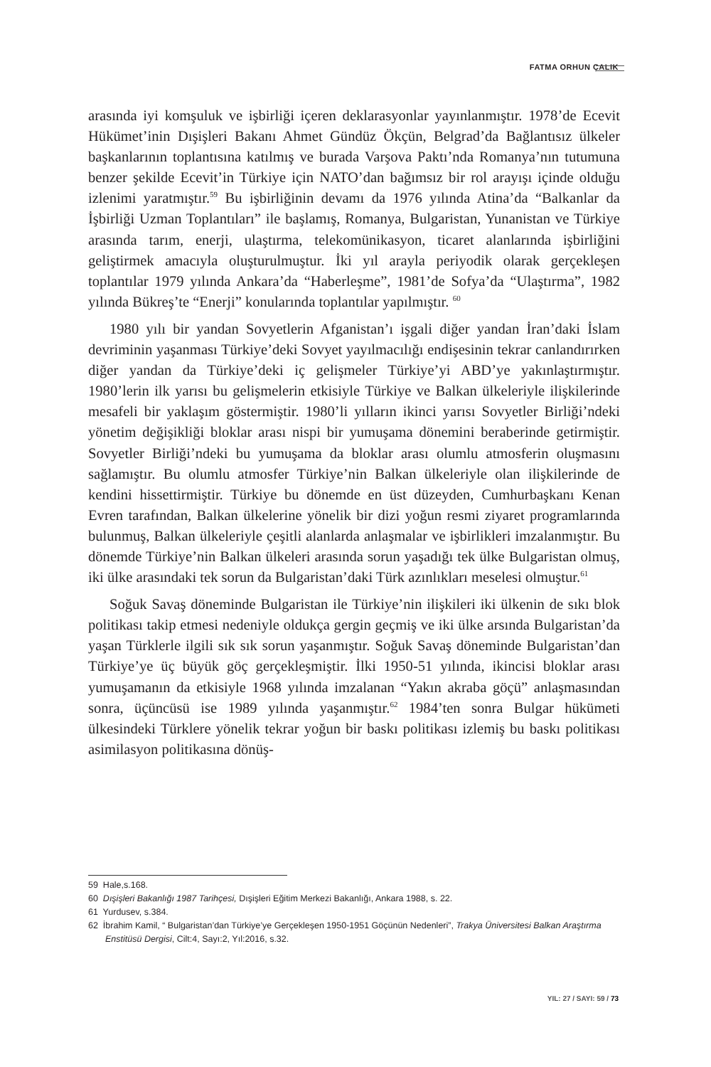FATMA ORHUN ÇALIK
arasında iyi komşuluk ve işbirliği içeren deklarasyonlar yayınlanmıştır. 1978’de Ecevit Hükümet’inin Dışişleri Bakanı Ahmet Gündüz Ökçün, Belgrad’da Bağlantısız ülkeler başkanlarının toplantısına katılmış ve burada Varşova Paktı’nda Romanya’nın tutumuna benzer şekilde Ecevit’in Türkiye için NATO’dan bağımsız bir rol arayışı içinde olduğu izlenimi yaratmıştır.<sup>59</sup> Bu işbirliğinin devamı da 1976 yılında Atina’da “Balkanlar da İşbirliği Uzman Toplantıları” ile başlamış, Romanya, Bulgaristan, Yunanistan ve Türkiye arasında tarım, enerji, ulaştırma, telekomünikasyon, ticaret alanlarında işbirliğini geliştirmek amacıyla oluşturulmuştur. İki yıl arayla periyodik olarak gerçekleşen toplantılar 1979 yılında Ankara’da “Haberleşme”, 1981’de Sofya’da “Ulaştırma”, 1982 yılında Bükreş’te “Enerji” konularında toplantılar yapılmıştır. <sup>60</sup>
1980 yılı bir yandan Sovyetlerin Afganistan’ı işgali diğer yandan İran’daki İslam devriminin yaşanması Türkiye’deki Sovyet yayılmacılığı endişesinin tekrar canlandırırken diğer yandan da Türkiye’deki iç gelişmeler Türkiye’yi ABD’ye yakınlaştırmıştır. 1980’lerin ilk yarısı bu gelişmelerin etkisiyle Türkiye ve Balkan ülkeleriyle ilişkilerinde mesafeli bir yaklaşım göstermiştir. 1980’li yılların ikinci yarısı Sovyetler Birliği’ndeki yönetim değişikliği bloklar arası nispi bir yumuşama dönemini beraberinde getirmiştir. Sovyetler Birliği’ndeki bu yumuşama da bloklar arası olumlu atmosferin oluşmasını sağlamıştır. Bu olumlu atmosfer Türkiye’nin Balkan ülkeleriyle olan ilişkilerinde de kendini hissettirmiştir. Türkiye bu dönemde en üst düzeyden, Cumhurbaşkanı Kenan Evren tarafından, Balkan ülkelerine yönelik bir dizi yoğun resmi ziyaret programlarında bulunmuş, Balkan ülkeleriyle çeşitli alanlarda anlaşmalar ve işbirlikleri imzalanmıştır. Bu dönemde Türkiye’nin Balkan ülkeleri arasında sorun yaşadığı tek ülke Bulgaristan olmuş, iki ülke arasındaki tek sorun da Bulgaristan’daki Türk azınlıkları meselesi olmuştur.<sup>61</sup>
Soğuk Savaş döneminde Bulgaristan ile Türkiye’nin ilişkileri iki ülkenin de sıkı blok politikası takip etmesi nedeniyle oldukça gergin geçmiş ve iki ülke arsında Bulgaristan’da yaşan Türklerle ilgili sık sık sorun yaşanmıştır. Soğuk Savaş döneminde Bulgaristan’dan Türkiye’ye üç büyük göç gerçekleşmiştir. İlki 1950-51 yılında, ikincisi bloklar arası yumuşamanın da etkisiyle 1968 yılında imzalanan “Yakın akraba göçü” anlaşmasından sonra, üçüncüsü ise 1989 yılında yaşanmıştır.<sup>62</sup> 1984’ten sonra Bulgar hükümeti ülkesindeki Türklere yönelik tekrar yoğun bir baskı politikası izlemiş bu baskı politikası asimilasyon politikasına dönüş-
59 Hale,s.168.
60 Dışişleri Bakanlığı 1987 Tarihçesi, Dışişleri Eğitim Merkezi Bakanlığı, Ankara 1988, s. 22.
61 Yurdusev, s.384.
62 İbrahim Kamil, “ Bulgaristan’dan Türkiye’ye Gerçekleşen 1950-1951 Göçünün Nedenleri”, Trakya Üniversitesi Balkan Araştırma Enstitüsü Dergisi, Cilt:4, Sayı:2, Yıl:2016, s.32.
YIL: 27 / SAYI: 59 / 73